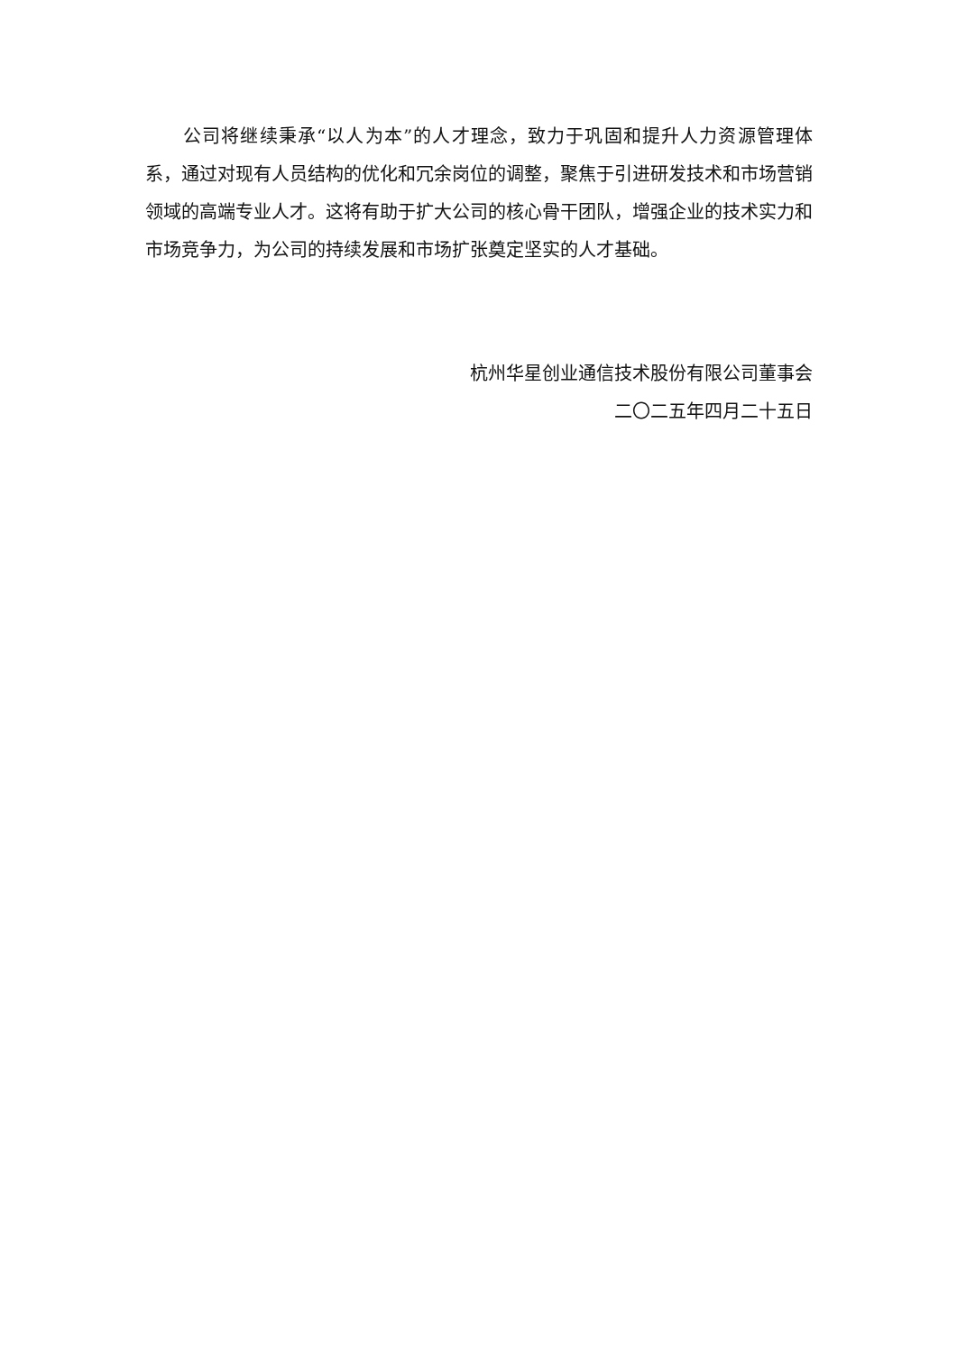公司将继续秉承“以人为本”的人才理念，致力于巩固和提升人力资源管理体系，通过对现有人员结构的优化和冗余岗位的调整，聚焦于引进研发技术和市场营销领域的高端专业人才。这将有助于扩大公司的核心骨干团队，增强企业的技术实力和市场竞争力，为公司的持续发展和市场扩张奠定坚实的人才基础。
杭州华星创业通信技术股份有限公司董事会
二〇二五年四月二十五日